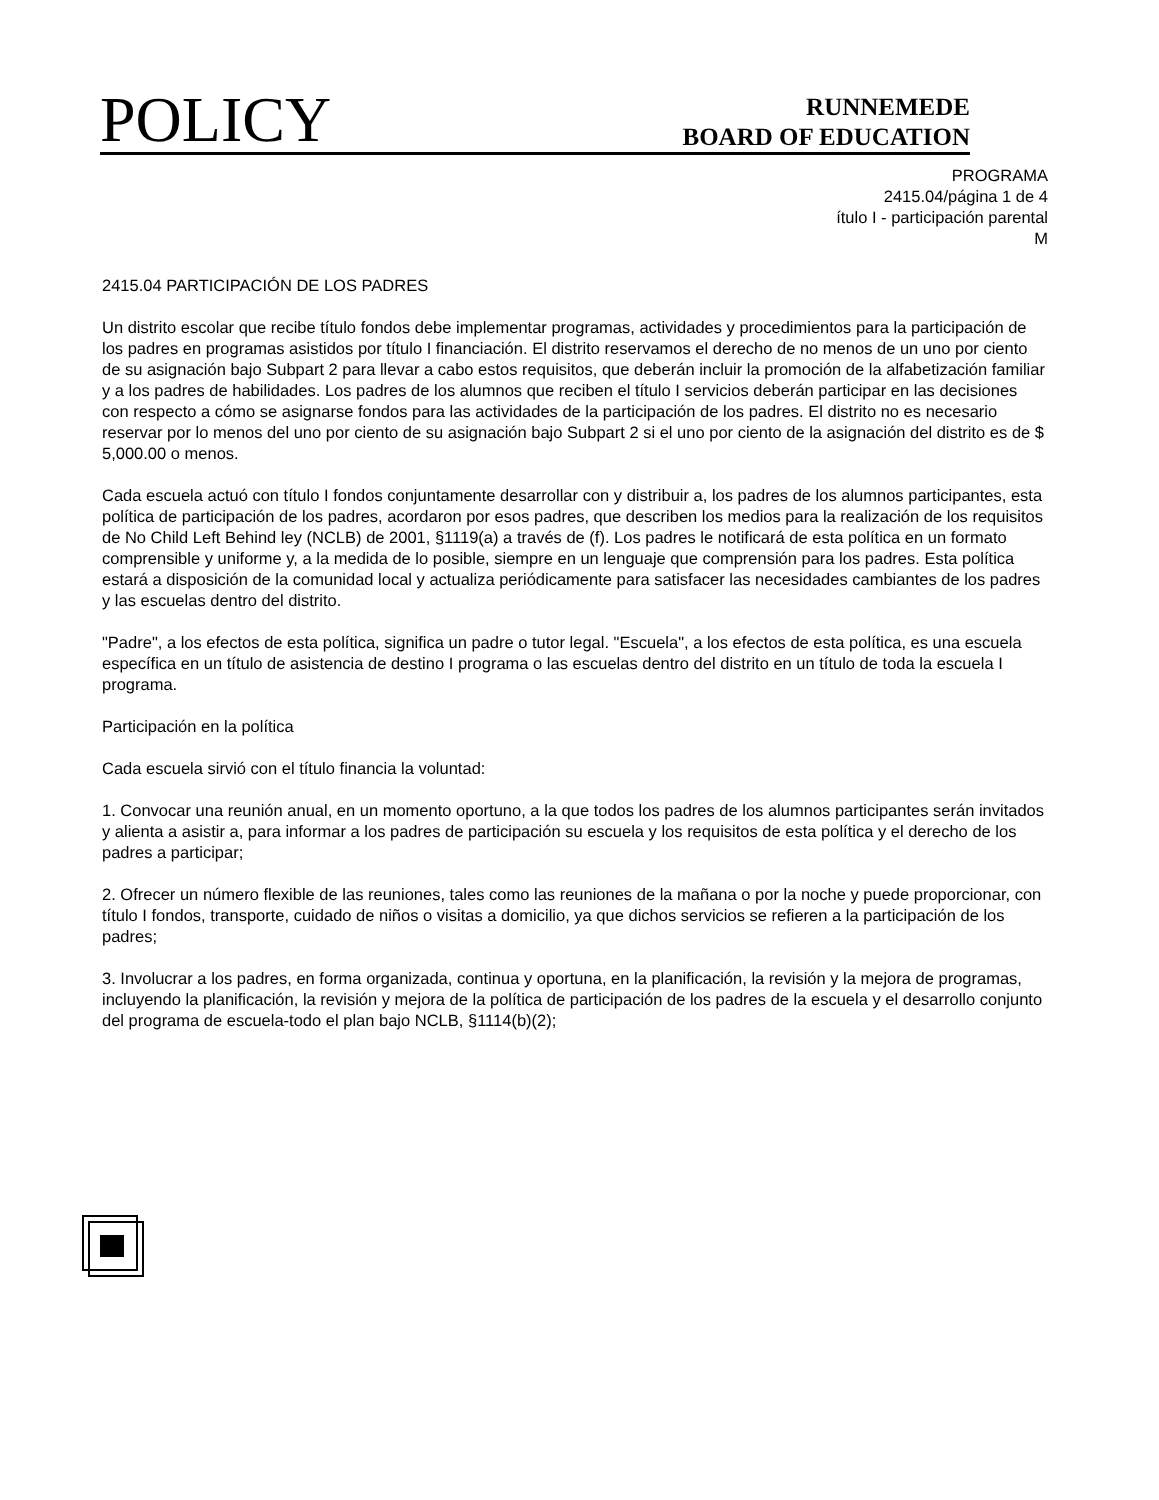POLICY
RUNNEMEDE
BOARD OF EDUCATION
PROGRAMA
2415.04/página 1 de 4
ítulo I - participación parental
M
2415.04 PARTICIPACIÓN DE LOS PADRES
Un distrito escolar que recibe título fondos debe implementar programas, actividades y procedimientos para la participación de los padres en programas asistidos por título I financiación. El distrito reservamos el derecho de no menos de un uno por ciento de su asignación bajo Subpart 2 para llevar a cabo estos requisitos, que deberán incluir la promoción de la alfabetización familiar y a los padres de habilidades. Los padres de los alumnos que reciben el título I servicios deberán participar en las decisiones con respecto a cómo se asignarse fondos para las actividades de la participación de los padres. El distrito no es necesario reservar por lo menos del uno por ciento de su asignación bajo Subpart 2 si el uno por ciento de la asignación del distrito es de $ 5,000.00 o menos.
Cada escuela actuó con título I fondos conjuntamente desarrollar con y distribuir a, los padres de los alumnos participantes, esta política de participación de los padres, acordaron por esos padres, que describen los medios para la realización de los requisitos de No Child Left Behind ley (NCLB) de 2001, §1119(a) a través de (f). Los padres le notificará de esta política en un formato comprensible y uniforme y, a la medida de lo posible, siempre en un lenguaje que comprensión para los padres. Esta política estará a disposición de la comunidad local y actualiza periódicamente para satisfacer las necesidades cambiantes de los padres y las escuelas dentro del distrito.
"Padre", a los efectos de esta política, significa un padre o tutor legal. "Escuela", a los efectos de esta política, es una escuela específica en un título de asistencia de destino I programa o las escuelas dentro del distrito en un título de toda la escuela I programa.
Participación en la política
Cada escuela sirvió con el título financia la voluntad:
1. Convocar una reunión anual, en un momento oportuno, a la que todos los padres de los alumnos participantes serán invitados y alienta a asistir a, para informar a los padres de participación su escuela y los requisitos de esta política y el derecho de los padres a participar;
2. Ofrecer un número flexible de las reuniones, tales como las reuniones de la mañana o por la noche y puede proporcionar, con título I fondos, transporte, cuidado de niños o visitas a domicilio, ya que dichos servicios se refieren a la participación de los padres;
3. Involucrar a los padres, en forma organizada, continua y oportuna, en la planificación, la revisión y la mejora de programas, incluyendo la planificación, la revisión y mejora de la política de participación de los padres de la escuela y el desarrollo conjunto del programa de escuela-todo el plan bajo NCLB, §1114(b)(2);